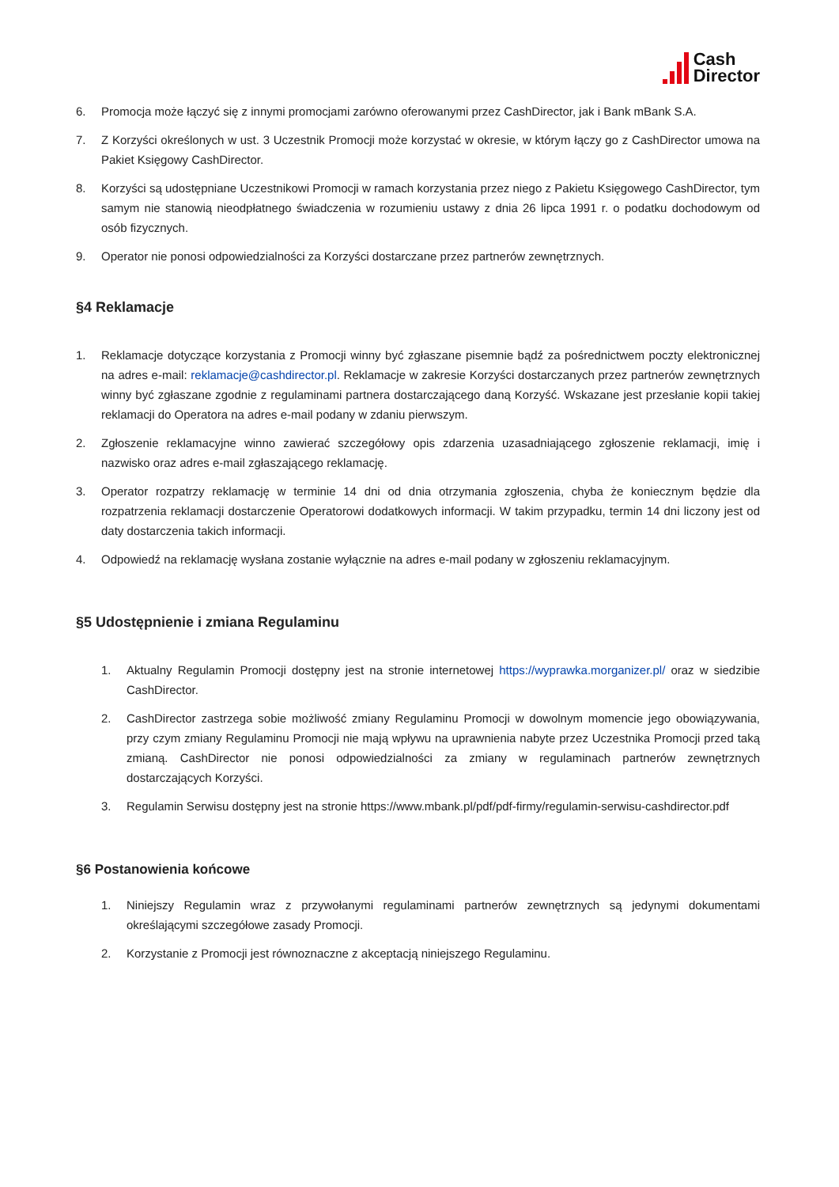Cash
Director
6. Promocja może łączyć się z innymi promocjami zarówno oferowanymi przez CashDirector, jak i Bank mBank S.A.
7. Z Korzyści określonych w ust. 3 Uczestnik Promocji może korzystać w okresie, w którym łączy go z CashDirector umowa na Pakiet Księgowy CashDirector.
8. Korzyści są udostępniane Uczestnikowi Promocji w ramach korzystania przez niego z Pakietu Księgowego CashDirector, tym samym nie stanowią nieodpłatnego świadczenia w rozumieniu ustawy z dnia 26 lipca 1991 r. o podatku dochodowym od osób fizycznych.
9. Operator nie ponosi odpowiedzialności za Korzyści dostarczane przez partnerów zewnętrznych.
§4 Reklamacje
1. Reklamacje dotyczące korzystania z Promocji winny być zgłaszane pisemnie bądź za pośrednictwem poczty elektronicznej na adres e-mail: reklamacje@cashdirector.pl. Reklamacje w zakresie Korzyści dostarczanych przez partnerów zewnętrznych winny być zgłaszane zgodnie z regulaminami partnera dostarczającego daną Korzyść. Wskazane jest przesłanie kopii takiej reklamacji do Operatora na adres e-mail podany w zdaniu pierwszym.
2. Zgłoszenie reklamacyjne winno zawierać szczegółowy opis zdarzenia uzasadniającego zgłoszenie reklamacji, imię i nazwisko oraz adres e-mail zgłaszającego reklamację.
3. Operator rozpatrzy reklamację w terminie 14 dni od dnia otrzymania zgłoszenia, chyba że koniecznym będzie dla rozpatrzenia reklamacji dostarczenie Operatorowi dodatkowych informacji. W takim przypadku, termin 14 dni liczony jest od daty dostarczenia takich informacji.
4. Odpowiedź na reklamację wysłana zostanie wyłącznie na adres e-mail podany w zgłoszeniu reklamacyjnym.
§5 Udostępnienie i zmiana Regulaminu
1. Aktualny Regulamin Promocji dostępny jest na stronie internetowej https://wyprawka.morganizer.pl/ oraz w siedzibie CashDirector.
2. CashDirector zastrzega sobie możliwość zmiany Regulaminu Promocji w dowolnym momencie jego obowiązywania, przy czym zmiany Regulaminu Promocji nie mają wpływu na uprawnienia nabyte przez Uczestnika Promocji przed taką zmianą. CashDirector nie ponosi odpowiedzialności za zmiany w regulaminach partnerów zewnętrznych dostarczających Korzyści.
3. Regulamin Serwisu dostępny jest na stronie https://www.mbank.pl/pdf/pdf-firmy/regulamin-serwisu-cashdirector.pdf
§6 Postanowienia końcowe
1. Niniejszy Regulamin wraz z przywołanymi regulaminami partnerów zewnętrznych są jedynymi dokumentami określającymi szczegółowe zasady Promocji.
2. Korzystanie z Promocji jest równoznaczne z akceptacją niniejszego Regulaminu.